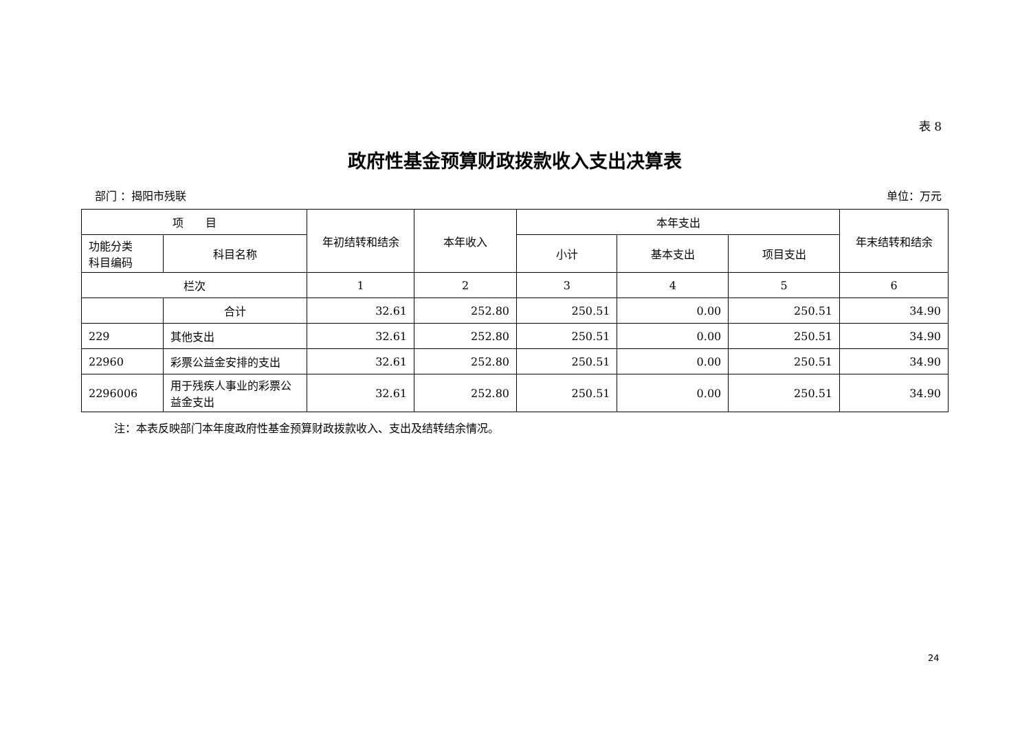表 8
政府性基金预算财政拨款收入支出决算表
部门 ：揭阳市残联 单位：万元
| 项 目 | | 年初结转和结余 | 本年收入 | 本年支出 | | | 年末结转和结余 |
| --- | --- | --- | --- | --- | --- | --- | --- |
| 功能分类 科目编码 | 科目名称 | | | 小计 | 基本支出 | 项目支出 | |
| 栏次 | | 1 | 2 | 3 | 4 | 5 | 6 |
| | 合计 | 32.61 | 252.80 | 250.51 | 0.00 | 250.51 | 34.90 |
| 229 | 其他支出 | 32.61 | 252.80 | 250.51 | 0.00 | 250.51 | 34.90 |
| 22960 | 彩票公益金安排的支出 | 32.61 | 252.80 | 250.51 | 0.00 | 250.51 | 34.90 |
| 2296006 | 用于残疾人事业的彩票公益金支出 | 32.61 | 252.80 | 250.51 | 0.00 | 250.51 | 34.90 |
注：本表反映部门本年度政府性基金预算财政拨款收入、支出及结转结余情况。
24